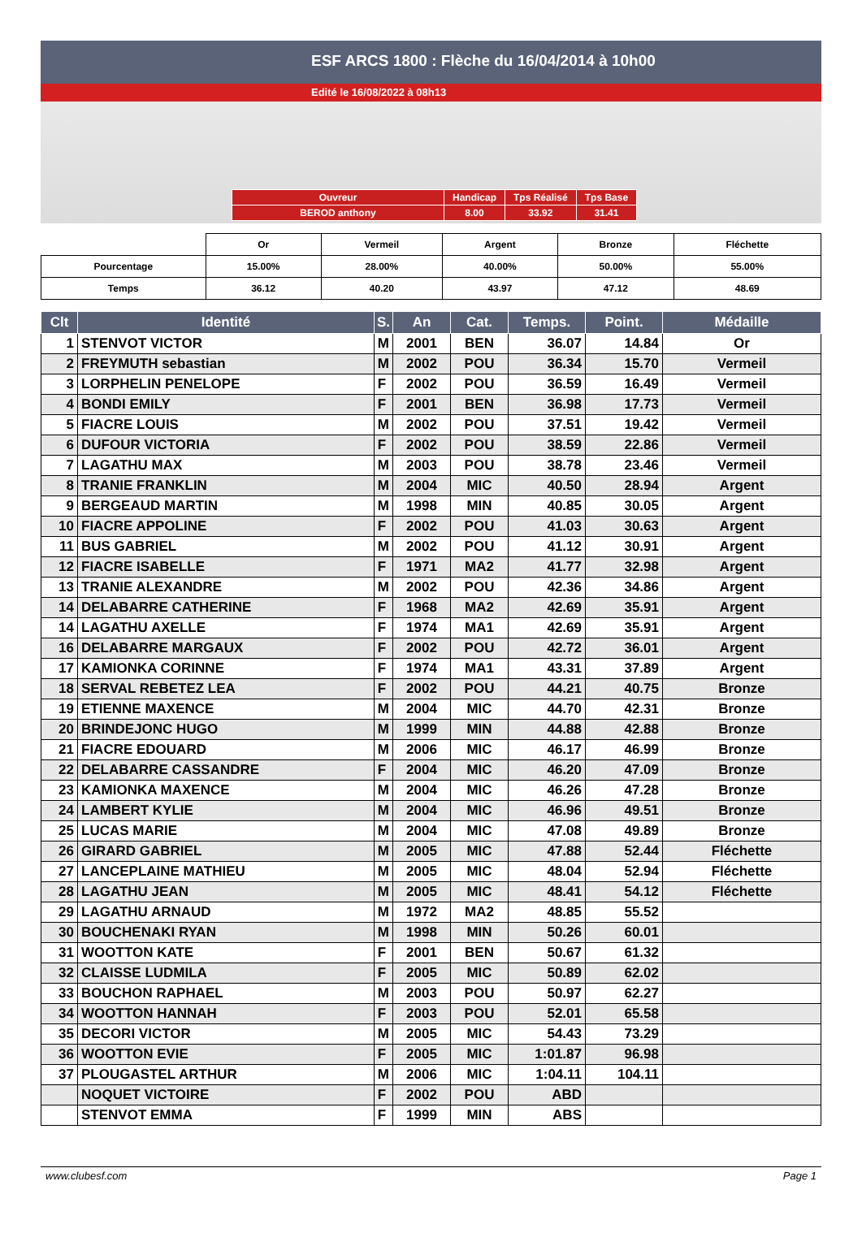ESF ARCS 1800 : Flèche du 16/04/2014 à 10h00
Edité le 16/08/2022 à 08h13
| Ouvreur | Handicap | Tps Réalisé | Tps Base |
| BEROD anthony | 8.00 | 33.92 | 31.41 |
| | Or | Vermeil | Argent | Bronze | Fléchette |
| Pourcentage | 15.00% | 28.00% | 40.00% | 50.00% | 55.00% |
| Temps | 36.12 | 40.20 | 43.97 | 47.12 | 48.69 |
| Clt | Identité | S. | An | Cat. | Temps. | Point. | Médaille |
| --- | --- | --- | --- | --- | --- | --- | --- |
| 1 | STENVOT VICTOR | M | 2001 | BEN | 36.07 | 14.84 | Or |
| 2 | FREYMUTH sebastian | M | 2002 | POU | 36.34 | 15.70 | Vermeil |
| 3 | LORPHELIN PENELOPE | F | 2002 | POU | 36.59 | 16.49 | Vermeil |
| 4 | BONDI EMILY | F | 2001 | BEN | 36.98 | 17.73 | Vermeil |
| 5 | FIACRE LOUIS | M | 2002 | POU | 37.51 | 19.42 | Vermeil |
| 6 | DUFOUR VICTORIA | F | 2002 | POU | 38.59 | 22.86 | Vermeil |
| 7 | LAGATHU MAX | M | 2003 | POU | 38.78 | 23.46 | Vermeil |
| 8 | TRANIE FRANKLIN | M | 2004 | MIC | 40.50 | 28.94 | Argent |
| 9 | BERGEAUD MARTIN | M | 1998 | MIN | 40.85 | 30.05 | Argent |
| 10 | FIACRE APPOLINE | F | 2002 | POU | 41.03 | 30.63 | Argent |
| 11 | BUS GABRIEL | M | 2002 | POU | 41.12 | 30.91 | Argent |
| 12 | FIACRE ISABELLE | F | 1971 | MA2 | 41.77 | 32.98 | Argent |
| 13 | TRANIE ALEXANDRE | M | 2002 | POU | 42.36 | 34.86 | Argent |
| 14 | DELABARRE CATHERINE | F | 1968 | MA2 | 42.69 | 35.91 | Argent |
| 14 | LAGATHU AXELLE | F | 1974 | MA1 | 42.69 | 35.91 | Argent |
| 16 | DELABARRE MARGAUX | F | 2002 | POU | 42.72 | 36.01 | Argent |
| 17 | KAMIONKA CORINNE | F | 1974 | MA1 | 43.31 | 37.89 | Argent |
| 18 | SERVAL REBETEZ LEA | F | 2002 | POU | 44.21 | 40.75 | Bronze |
| 19 | ETIENNE MAXENCE | M | 2004 | MIC | 44.70 | 42.31 | Bronze |
| 20 | BRINDEJONC HUGO | M | 1999 | MIN | 44.88 | 42.88 | Bronze |
| 21 | FIACRE EDOUARD | M | 2006 | MIC | 46.17 | 46.99 | Bronze |
| 22 | DELABARRE CASSANDRE | F | 2004 | MIC | 46.20 | 47.09 | Bronze |
| 23 | KAMIONKA MAXENCE | M | 2004 | MIC | 46.26 | 47.28 | Bronze |
| 24 | LAMBERT KYLIE | M | 2004 | MIC | 46.96 | 49.51 | Bronze |
| 25 | LUCAS MARIE | M | 2004 | MIC | 47.08 | 49.89 | Bronze |
| 26 | GIRARD GABRIEL | M | 2005 | MIC | 47.88 | 52.44 | Fléchette |
| 27 | LANCEPLAINE MATHIEU | M | 2005 | MIC | 48.04 | 52.94 | Fléchette |
| 28 | LAGATHU JEAN | M | 2005 | MIC | 48.41 | 54.12 | Fléchette |
| 29 | LAGATHU ARNAUD | M | 1972 | MA2 | 48.85 | 55.52 | |
| 30 | BOUCHENAKI RYAN | M | 1998 | MIN | 50.26 | 60.01 | |
| 31 | WOOTTON KATE | F | 2001 | BEN | 50.67 | 61.32 | |
| 32 | CLAISSE LUDMILA | F | 2005 | MIC | 50.89 | 62.02 | |
| 33 | BOUCHON RAPHAEL | M | 2003 | POU | 50.97 | 62.27 | |
| 34 | WOOTTON HANNAH | F | 2003 | POU | 52.01 | 65.58 | |
| 35 | DECORI VICTOR | M | 2005 | MIC | 54.43 | 73.29 | |
| 36 | WOOTTON EVIE | F | 2005 | MIC | 1:01.87 | 96.98 | |
| 37 | PLOUGASTEL ARTHUR | M | 2006 | MIC | 1:04.11 | 104.11 | |
| | NOQUET VICTOIRE | F | 2002 | POU | ABD | | |
| | STENVOT EMMA | F | 1999 | MIN | ABS | | |
www.clubesf.com Page 1